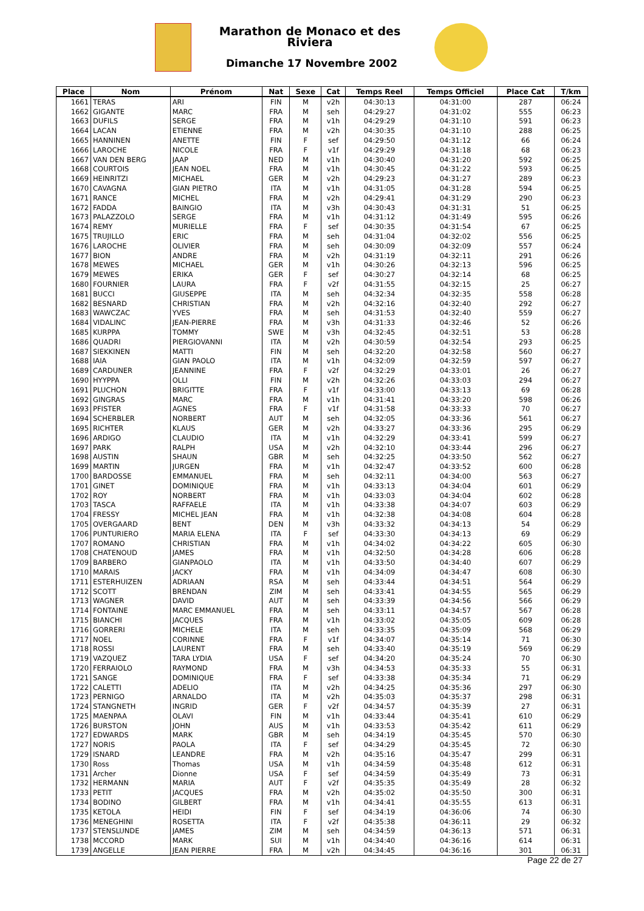Marathon de Monaco et des Riviera
Dimanche 17 Novembre 2002
| Place | Nom | Prénom | Nat | Sexe | Cat | Temps Reel | Temps Officiel | Place Cat | T/km |
| --- | --- | --- | --- | --- | --- | --- | --- | --- | --- |
| 1661 | TERAS | ARI | FIN | M | v2h | 04:30:13 | 04:31:00 | 287 | 06:24 |
| 1662 | GIGANTE | MARC | FRA | M | seh | 04:29:27 | 04:31:02 | 555 | 06:23 |
| 1663 | DUFILS | SERGE | FRA | M | v1h | 04:29:29 | 04:31:10 | 591 | 06:23 |
| 1664 | LACAN | ETIENNE | FRA | M | v2h | 04:30:35 | 04:31:10 | 288 | 06:25 |
| 1665 | HANNINEN | ANETTE | FIN | F | sef | 04:29:50 | 04:31:12 | 66 | 06:24 |
| 1666 | LAROCHE | NICOLE | FRA | F | v1f | 04:29:29 | 04:31:18 | 68 | 06:23 |
| 1667 | VAN DEN BERG | JAAP | NED | M | v1h | 04:30:40 | 04:31:20 | 592 | 06:25 |
| 1668 | COURTOIS | JEAN NOEL | FRA | M | v1h | 04:30:45 | 04:31:22 | 593 | 06:25 |
| 1669 | HEINRITZI | MICHAEL | GER | M | v2h | 04:29:23 | 04:31:27 | 289 | 06:23 |
| 1670 | CAVAGNA | GIAN PIETRO | ITA | M | v1h | 04:31:05 | 04:31:28 | 594 | 06:25 |
| 1671 | RANCE | MICHEL | FRA | M | v2h | 04:29:41 | 04:31:29 | 290 | 06:23 |
| 1672 | FADDA | BAINGIO | ITA | M | v3h | 04:30:43 | 04:31:31 | 51 | 06:25 |
| 1673 | PALAZZOLO | SERGE | FRA | M | v1h | 04:31:12 | 04:31:49 | 595 | 06:26 |
| 1674 | REMY | MURIELLE | FRA | F | sef | 04:30:35 | 04:31:54 | 67 | 06:25 |
| 1675 | TRUJILLO | ERIC | FRA | M | seh | 04:31:04 | 04:32:02 | 556 | 06:25 |
| 1676 | LAROCHE | OLIVIER | FRA | M | seh | 04:30:09 | 04:32:09 | 557 | 06:24 |
| 1677 | BION | ANDRE | FRA | M | v2h | 04:31:19 | 04:32:11 | 291 | 06:26 |
| 1678 | MEWES | MICHAEL | GER | M | v1h | 04:30:26 | 04:32:13 | 596 | 06:25 |
| 1679 | MEWES | ERIKA | GER | F | sef | 04:30:27 | 04:32:14 | 68 | 06:25 |
| 1680 | FOURNIER | LAURA | FRA | F | v2f | 04:31:55 | 04:32:15 | 25 | 06:27 |
| 1681 | BUCCI | GIUSEPPE | ITA | M | seh | 04:32:34 | 04:32:35 | 558 | 06:28 |
| 1682 | BESNARD | CHRISTIAN | FRA | M | v2h | 04:32:16 | 04:32:40 | 292 | 06:27 |
| 1683 | WAWCZAC | YVES | FRA | M | seh | 04:31:53 | 04:32:40 | 559 | 06:27 |
| 1684 | VIDALINC | JEAN-PIERRE | FRA | M | v3h | 04:31:33 | 04:32:46 | 52 | 06:26 |
| 1685 | KURPPA | TOMMY | SWE | M | v3h | 04:32:45 | 04:32:51 | 53 | 06:28 |
| 1686 | QUADRI | PIERGIOVANNI | ITA | M | v2h | 04:30:59 | 04:32:54 | 293 | 06:25 |
| 1687 | SIEKKINEN | MATTI | FIN | M | seh | 04:32:20 | 04:32:58 | 560 | 06:27 |
| 1688 | IAIA | GIAN PAOLO | ITA | M | v1h | 04:32:09 | 04:32:59 | 597 | 06:27 |
| 1689 | CARDUNER | JEANNINE | FRA | F | v2f | 04:32:29 | 04:33:01 | 26 | 06:27 |
| 1690 | HYYPPA | OLLI | FIN | M | v2h | 04:32:26 | 04:33:03 | 294 | 06:27 |
| 1691 | PLUCHON | BRIGITTE | FRA | F | v1f | 04:33:00 | 04:33:13 | 69 | 06:28 |
| 1692 | GINGRAS | MARC | FRA | M | v1h | 04:31:41 | 04:33:20 | 598 | 06:26 |
| 1693 | PFISTER | AGNES | FRA | F | v1f | 04:31:58 | 04:33:33 | 70 | 06:27 |
| 1694 | SCHERBLER | NORBERT | AUT | M | seh | 04:32:05 | 04:33:36 | 561 | 06:27 |
| 1695 | RICHTER | KLAUS | GER | M | v2h | 04:33:27 | 04:33:36 | 295 | 06:29 |
| 1696 | ARDIGO | CLAUDIO | ITA | M | v1h | 04:32:29 | 04:33:41 | 599 | 06:27 |
| 1697 | PARK | RALPH | USA | M | v2h | 04:32:10 | 04:33:44 | 296 | 06:27 |
| 1698 | AUSTIN | SHAUN | GBR | M | seh | 04:32:25 | 04:33:50 | 562 | 06:27 |
| 1699 | MARTIN | JURGEN | FRA | M | v1h | 04:32:47 | 04:33:52 | 600 | 06:28 |
| 1700 | BARDOSSE | EMMANUEL | FRA | M | seh | 04:32:11 | 04:34:00 | 563 | 06:27 |
| 1701 | GINET | DOMINIQUE | FRA | M | v1h | 04:33:13 | 04:34:04 | 601 | 06:29 |
| 1702 | ROY | NORBERT | FRA | M | v1h | 04:33:03 | 04:34:04 | 602 | 06:28 |
| 1703 | TASCA | RAFFAELE | ITA | M | v1h | 04:33:38 | 04:34:07 | 603 | 06:29 |
| 1704 | FRESSY | MICHEL JEAN | FRA | M | v1h | 04:32:38 | 04:34:08 | 604 | 06:28 |
| 1705 | OVERGAARD | BENT | DEN | M | v3h | 04:33:32 | 04:34:13 | 54 | 06:29 |
| 1706 | PUNTURIERO | MARIA ELENA | ITA | F | sef | 04:33:30 | 04:34:13 | 69 | 06:29 |
| 1707 | ROMANO | CHRISTIAN | FRA | M | v1h | 04:34:02 | 04:34:22 | 605 | 06:30 |
| 1708 | CHATENOUD | JAMES | FRA | M | v1h | 04:32:50 | 04:34:28 | 606 | 06:28 |
| 1709 | BARBERO | GIANPAOLO | ITA | M | v1h | 04:33:50 | 04:34:40 | 607 | 06:29 |
| 1710 | MARAIS | JACKY | FRA | M | v1h | 04:34:09 | 04:34:47 | 608 | 06:30 |
| 1711 | ESTERHUIZEN | ADRIAAN | RSA | M | seh | 04:33:44 | 04:34:51 | 564 | 06:29 |
| 1712 | SCOTT | BRENDAN | ZIM | M | seh | 04:33:41 | 04:34:55 | 565 | 06:29 |
| 1713 | WAGNER | DAVID | AUT | M | seh | 04:33:39 | 04:34:56 | 566 | 06:29 |
| 1714 | FONTAINE | MARC EMMANUEL | FRA | M | seh | 04:33:11 | 04:34:57 | 567 | 06:28 |
| 1715 | BIANCHI | JACQUES | FRA | M | v1h | 04:33:02 | 04:35:05 | 609 | 06:28 |
| 1716 | GORRERI | MICHELE | ITA | M | seh | 04:33:35 | 04:35:09 | 568 | 06:29 |
| 1717 | NOEL | CORINNE | FRA | F | v1f | 04:34:07 | 04:35:14 | 71 | 06:30 |
| 1718 | ROSSI | LAURENT | FRA | M | seh | 04:33:40 | 04:35:19 | 569 | 06:29 |
| 1719 | VAZQUEZ | TARA LYDIA | USA | F | sef | 04:34:20 | 04:35:24 | 70 | 06:30 |
| 1720 | FERRAIOLO | RAYMOND | FRA | M | v3h | 04:34:53 | 04:35:33 | 55 | 06:31 |
| 1721 | SANGE | DOMINIQUE | FRA | F | sef | 04:33:38 | 04:35:34 | 71 | 06:29 |
| 1722 | CALETTI | ADELIO | ITA | M | v2h | 04:34:25 | 04:35:36 | 297 | 06:30 |
| 1723 | PERNIGO | ARNALDO | ITA | M | v2h | 04:35:03 | 04:35:37 | 298 | 06:31 |
| 1724 | STANGNETH | INGRID | GER | F | v2f | 04:34:57 | 04:35:39 | 27 | 06:31 |
| 1725 | MAENPAA | OLAVI | FIN | M | v1h | 04:33:44 | 04:35:41 | 610 | 06:29 |
| 1726 | BURSTON | JOHN | AUS | M | v1h | 04:33:53 | 04:35:42 | 611 | 06:29 |
| 1727 | EDWARDS | MARK | GBR | M | seh | 04:34:19 | 04:35:45 | 570 | 06:30 |
| 1727 | NORIS | PAOLA | ITA | F | sef | 04:34:29 | 04:35:45 | 72 | 06:30 |
| 1729 | ISNARD | LEANDRE | FRA | M | v2h | 04:35:16 | 04:35:47 | 299 | 06:31 |
| 1730 | Ross | Thomas | USA | M | v1h | 04:34:59 | 04:35:48 | 612 | 06:31 |
| 1731 | Archer | Dionne | USA | F | sef | 04:34:59 | 04:35:49 | 73 | 06:31 |
| 1732 | HERMANN | MARIA | AUT | F | v2f | 04:35:35 | 04:35:49 | 28 | 06:32 |
| 1733 | PETIT | JACQUES | FRA | M | v2h | 04:35:02 | 04:35:50 | 300 | 06:31 |
| 1734 | BODINO | GILBERT | FRA | M | v1h | 04:34:41 | 04:35:55 | 613 | 06:31 |
| 1735 | KETOLA | HEIDI | FIN | F | sef | 04:34:19 | 04:36:06 | 74 | 06:30 |
| 1736 | MENEGHINI | ROSETTA | ITA | F | v2f | 04:35:38 | 04:36:11 | 29 | 06:32 |
| 1737 | STENSLUNDE | JAMES | ZIM | M | seh | 04:34:59 | 04:36:13 | 571 | 06:31 |
| 1738 | MCCORD | MARK | SUI | M | v1h | 04:34:40 | 04:36:16 | 614 | 06:31 |
| 1739 | ANGELLE | JEAN PIERRE | FRA | M | v2h | 04:34:45 | 04:36:16 | 301 | 06:31 |
Page 22 de 27